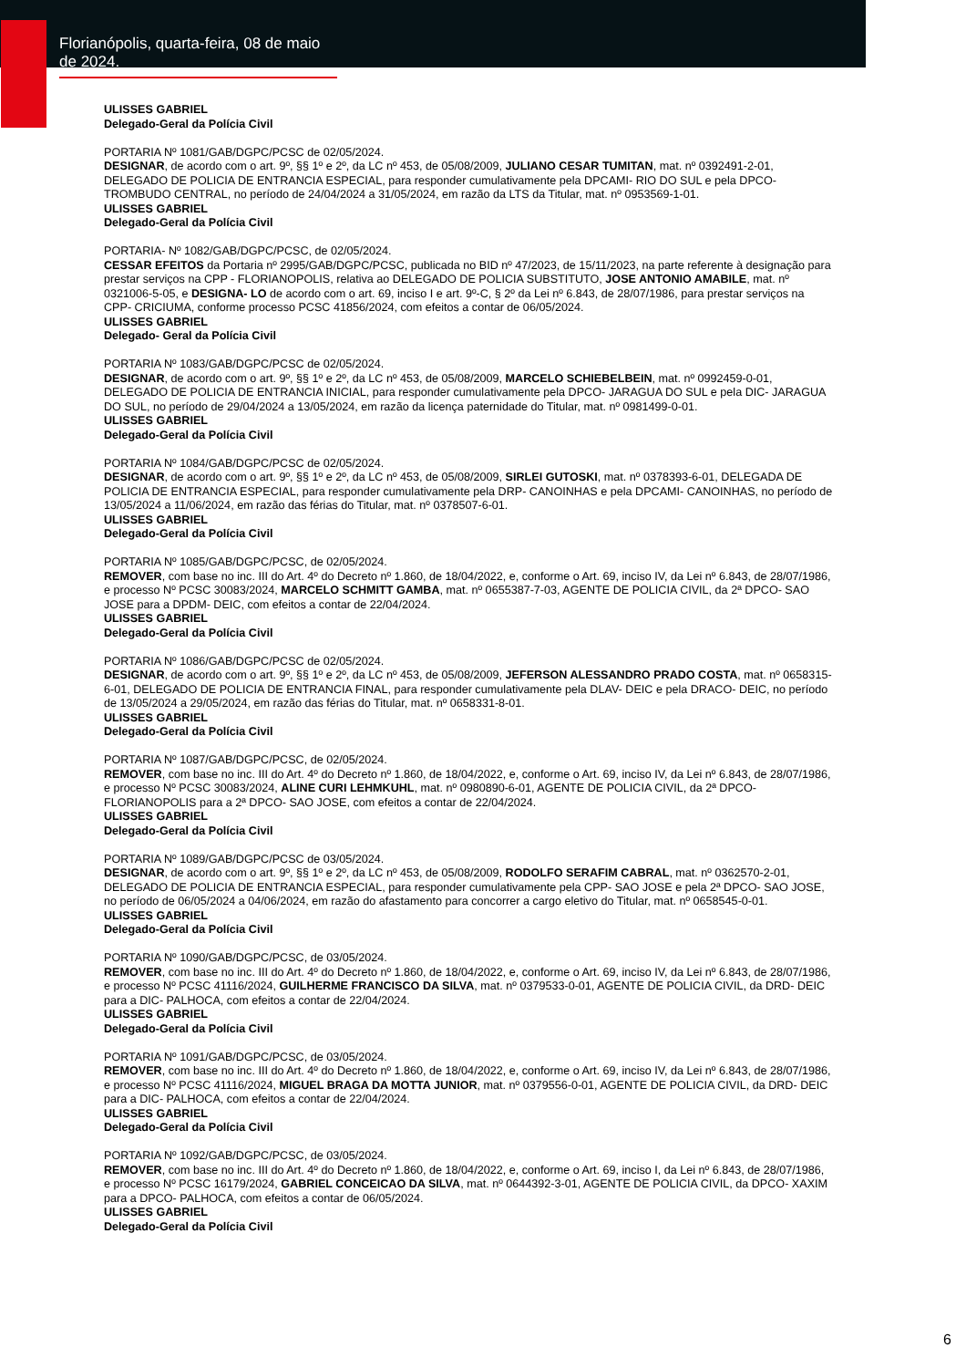Florianópolis, quarta-feira, 08 de maio de 2024.
ULISSES GABRIEL
Delegado-Geral da Polícia Civil
PORTARIA Nº 1081/GAB/DGPC/PCSC de 02/05/2024.
DESIGNAR, de acordo com o art. 9º, §§ 1º e 2º, da LC nº 453, de 05/08/2009, JULIANO CESAR TUMITAN, mat. nº 0392491-2-01, DELEGADO DE POLICIA DE ENTRANCIA ESPECIAL, para responder cumulativamente pela DPCAMI- RIO DO SUL e pela DPCO- TROMBUDO CENTRAL, no período de 24/04/2024 a 31/05/2024, em razão da LTS da Titular, mat. nº 0953569-1-01.
ULISSES GABRIEL
Delegado-Geral da Polícia Civil
PORTARIA- Nº 1082/GAB/DGPC/PCSC, de 02/05/2024.
CESSAR EFEITOS da Portaria nº 2995/GAB/DGPC/PCSC, publicada no BID nº 47/2023, de 15/11/2023, na parte referente à designação para prestar serviços na CPP - FLORIANOPOLIS, relativa ao DELEGADO DE POLICIA SUBSTITUTO, JOSE ANTONIO AMABILE, mat. nº 0321006-5-05, e DESIGNA- LO de acordo com o art. 69, inciso I e art. 9º-C, § 2º da Lei nº 6.843, de 28/07/1986, para prestar serviços na CPP- CRICIUMA, conforme processo PCSC 41856/2024, com efeitos a contar de 06/05/2024.
ULISSES GABRIEL
Delegado- Geral da Polícia Civil
PORTARIA Nº 1083/GAB/DGPC/PCSC de 02/05/2024.
DESIGNAR, de acordo com o art. 9º, §§ 1º e 2º, da LC nº 453, de 05/08/2009, MARCELO SCHIEBELBEIN, mat. nº 0992459-0-01, DELEGADO DE POLICIA DE ENTRANCIA INICIAL, para responder cumulativamente pela DPCO- JARAGUA DO SUL e pela DIC- JARAGUA DO SUL, no período de 29/04/2024 a 13/05/2024, em razão da licença paternidade do Titular, mat. nº 0981499-0-01.
ULISSES GABRIEL
Delegado-Geral da Polícia Civil
PORTARIA Nº 1084/GAB/DGPC/PCSC de 02/05/2024.
DESIGNAR, de acordo com o art. 9º, §§ 1º e 2º, da LC nº 453, de 05/08/2009, SIRLEI GUTOSKI, mat. nº 0378393-6-01, DELEGADA DE POLICIA DE ENTRANCIA ESPECIAL, para responder cumulativamente pela DRP- CANOINHAS e pela DPCAMI- CANOINHAS, no período de 13/05/2024 a 11/06/2024, em razão das férias do Titular, mat. nº 0378507-6-01.
ULISSES GABRIEL
Delegado-Geral da Polícia Civil
PORTARIA Nº 1085/GAB/DGPC/PCSC, de 02/05/2024.
REMOVER, com base no inc. III do Art. 4º do Decreto nº 1.860, de 18/04/2022, e, conforme o Art. 69, inciso IV, da Lei nº 6.843, de 28/07/1986, e processo Nº PCSC 30083/2024, MARCELO SCHMITT GAMBA, mat. nº 0655387-7-03, AGENTE DE POLICIA CIVIL, da 2ª DPCO- SAO JOSE para a DPDM- DEIC, com efeitos a contar de 22/04/2024.
ULISSES GABRIEL
Delegado-Geral da Polícia Civil
PORTARIA Nº 1086/GAB/DGPC/PCSC de 02/05/2024.
DESIGNAR, de acordo com o art. 9º, §§ 1º e 2º, da LC nº 453, de 05/08/2009, JEFERSON ALESSANDRO PRADO COSTA, mat. nº 0658315-6-01, DELEGADO DE POLICIA DE ENTRANCIA FINAL, para responder cumulativamente pela DLAV- DEIC e pela DRACO- DEIC, no período de 13/05/2024 a 29/05/2024, em razão das férias do Titular, mat. nº 0658331-8-01.
ULISSES GABRIEL
Delegado-Geral da Polícia Civil
PORTARIA Nº 1087/GAB/DGPC/PCSC, de 02/05/2024.
REMOVER, com base no inc. III do Art. 4º do Decreto nº 1.860, de 18/04/2022, e, conforme o Art. 69, inciso IV, da Lei nº 6.843, de 28/07/1986, e processo Nº PCSC 30083/2024, ALINE CURI LEHMKUHL, mat. nº 0980890-6-01, AGENTE DE POLICIA CIVIL, da 2ª DPCO- FLORIANOPOLIS para a 2ª DPCO- SAO JOSE, com efeitos a contar de 22/04/2024.
ULISSES GABRIEL
Delegado-Geral da Polícia Civil
PORTARIA Nº 1089/GAB/DGPC/PCSC de 03/05/2024.
DESIGNAR, de acordo com o art. 9º, §§ 1º e 2º, da LC nº 453, de 05/08/2009, RODOLFO SERAFIM CABRAL, mat. nº 0362570-2-01, DELEGADO DE POLICIA DE ENTRANCIA ESPECIAL, para responder cumulativamente pela CPP- SAO JOSE e pela 2ª DPCO- SAO JOSE, no período de 06/05/2024 a 04/06/2024, em razão do afastamento para concorrer a cargo eletivo do Titular, mat. nº 0658545-0-01.
ULISSES GABRIEL
Delegado-Geral da Polícia Civil
PORTARIA Nº 1090/GAB/DGPC/PCSC, de 03/05/2024.
REMOVER, com base no inc. III do Art. 4º do Decreto nº 1.860, de 18/04/2022, e, conforme o Art. 69, inciso IV, da Lei nº 6.843, de 28/07/1986, e processo Nº PCSC 41116/2024, GUILHERME FRANCISCO DA SILVA, mat. nº 0379533-0-01, AGENTE DE POLICIA CIVIL, da DRD- DEIC para a DIC- PALHOCA, com efeitos a contar de 22/04/2024.
ULISSES GABRIEL
Delegado-Geral da Polícia Civil
PORTARIA Nº 1091/GAB/DGPC/PCSC, de 03/05/2024.
REMOVER, com base no inc. III do Art. 4º do Decreto nº 1.860, de 18/04/2022, e, conforme o Art. 69, inciso IV, da Lei nº 6.843, de 28/07/1986, e processo Nº PCSC 41116/2024, MIGUEL BRAGA DA MOTTA JUNIOR, mat. nº 0379556-0-01, AGENTE DE POLICIA CIVIL, da DRD- DEIC para a DIC- PALHOCA, com efeitos a contar de 22/04/2024.
ULISSES GABRIEL
Delegado-Geral da Polícia Civil
PORTARIA Nº 1092/GAB/DGPC/PCSC, de 03/05/2024.
REMOVER, com base no inc. III do Art. 4º do Decreto nº 1.860, de 18/04/2022, e, conforme o Art. 69, inciso I, da Lei nº 6.843, de 28/07/1986, e processo Nº PCSC 16179/2024, GABRIEL CONCEICAO DA SILVA, mat. nº 0644392-3-01, AGENTE DE POLICIA CIVIL, da DPCO- XAXIM para a DPCO- PALHOCA, com efeitos a contar de 06/05/2024.
ULISSES GABRIEL
Delegado-Geral da Polícia Civil
6